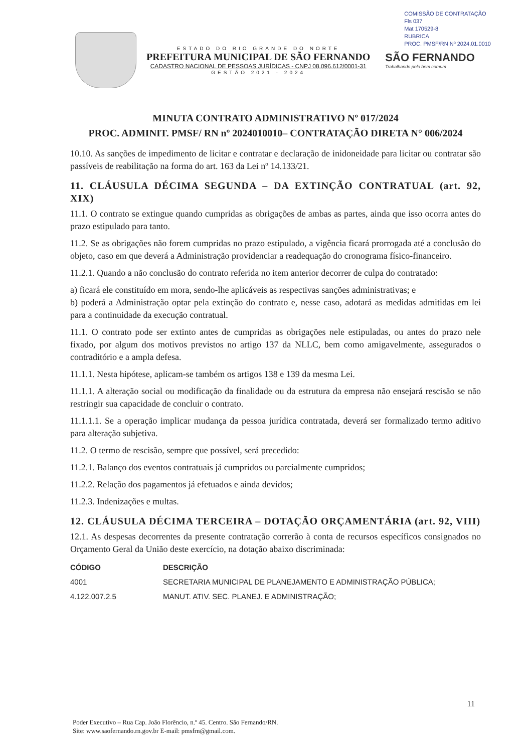COMISSÃO DE CONTRATAÇÃO
Fls 037
Mat 170529-8
RUBRICA
PROC. PMSF/RN Nº 2024.01.0010
ESTADO DO RIO GRANDE DO NORTE
PREFEITURA MUNICIPAL DE SÃO FERNANDO
CADASTRO NACIONAL DE PESSOAS JURÍDICAS - CNPJ 08.096.612/0001-31
GESTÃO 2021 - 2024
SÃO FERNANDO
Trabalhando pelo bem comum
MINUTA CONTRATO ADMINISTRATIVO Nº 017/2024
PROC. ADMINIT. PMSF/ RN nº 2024010010– CONTRATAÇÃO DIRETA N° 006/2024
10.10. As sanções de impedimento de licitar e contratar e declaração de inidoneidade para licitar ou contratar são passíveis de reabilitação na forma do art. 163 da Lei nº 14.133/21.
11. CLÁUSULA DÉCIMA SEGUNDA – DA EXTINÇÃO CONTRATUAL (art. 92, XIX)
11.1. O contrato se extingue quando cumpridas as obrigações de ambas as partes, ainda que isso ocorra antes do prazo estipulado para tanto.
11.2. Se as obrigações não forem cumpridas no prazo estipulado, a vigência ficará prorrogada até a conclusão do objeto, caso em que deverá a Administração providenciar a readequação do cronograma físico-financeiro.
11.2.1. Quando a não conclusão do contrato referida no item anterior decorrer de culpa do contratado:
a) ficará ele constituído em mora, sendo-lhe aplicáveis as respectivas sanções administrativas; e
b) poderá a Administração optar pela extinção do contrato e, nesse caso, adotará as medidas admitidas em lei para a continuidade da execução contratual.
11.1. O contrato pode ser extinto antes de cumpridas as obrigações nele estipuladas, ou antes do prazo nele fixado, por algum dos motivos previstos no artigo 137 da NLLC, bem como amigavelmente, assegurados o contraditório e a ampla defesa.
11.1.1. Nesta hipótese, aplicam-se também os artigos 138 e 139 da mesma Lei.
11.1.1. A alteração social ou modificação da finalidade ou da estrutura da empresa não ensejará rescisão se não restringir sua capacidade de concluir o contrato.
11.1.1.1. Se a operação implicar mudança da pessoa jurídica contratada, deverá ser formalizado termo aditivo para alteração subjetiva.
11.2. O termo de rescisão, sempre que possível, será precedido:
11.2.1. Balanço dos eventos contratuais já cumpridos ou parcialmente cumpridos;
11.2.2. Relação dos pagamentos já efetuados e ainda devidos;
11.2.3. Indenizações e multas.
12. CLÁUSULA DÉCIMA TERCEIRA – DOTAÇÃO ORÇAMENTÁRIA (art. 92, VIII)
12.1. As despesas decorrentes da presente contratação correrão à conta de recursos específicos consignados no Orçamento Geral da União deste exercício, na dotação abaixo discriminada:
| CÓDIGO | DESCRIÇÃO |
| --- | --- |
| 4001 | SECRETARIA MUNICIPAL DE PLANEJAMENTO E ADMINISTRAÇÃO PÚBLICA; |
| 4.122.007.2.5 | MANUT. ATIV. SEC. PLANEJ. E ADMINISTRAÇÃO; |
11
Poder Executivo – Rua Cap. João Florêncio, n.º 45. Centro. São Fernando/RN.
Site: www.saofernando.rn.gov.br E-mail: pmsfrn@gmail.com.